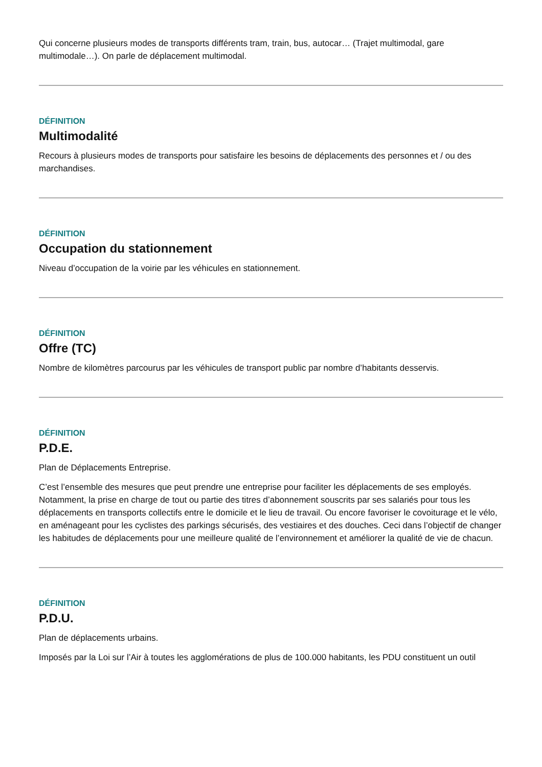Qui concerne plusieurs modes de transports différents tram, train, bus, autocar… (Trajet multimodal, gare multimodale…). On parle de déplacement multimodal.
DÉFINITION
Multimodalité
Recours à plusieurs modes de transports pour satisfaire les besoins de déplacements des personnes et / ou des marchandises.
DÉFINITION
Occupation du stationnement
Niveau d’occupation de la voirie par les véhicules en stationnement.
DÉFINITION
Offre (TC)
Nombre de kilomètres parcourus par les véhicules de transport public par nombre d’habitants desservis.
DÉFINITION
P.D.E.
Plan de Déplacements Entreprise.
C’est l’ensemble des mesures que peut prendre une entreprise pour faciliter les déplacements de ses employés. Notamment, la prise en charge de tout ou partie des titres d’abonnement souscrits par ses salariés pour tous les déplacements en transports collectifs entre le domicile et le lieu de travail. Ou encore favoriser le covoiturage et le vélo, en aménageant pour les cyclistes des parkings sécurisés, des vestiaires et des douches. Ceci dans l’objectif de changer les habitudes de déplacements pour une meilleure qualité de l’environnement et améliorer la qualité de vie de chacun.
DÉFINITION
P.D.U.
Plan de déplacements urbains.
Imposés par la Loi sur l’Air à toutes les agglomérations de plus de 100.000 habitants, les PDU constituent un outil